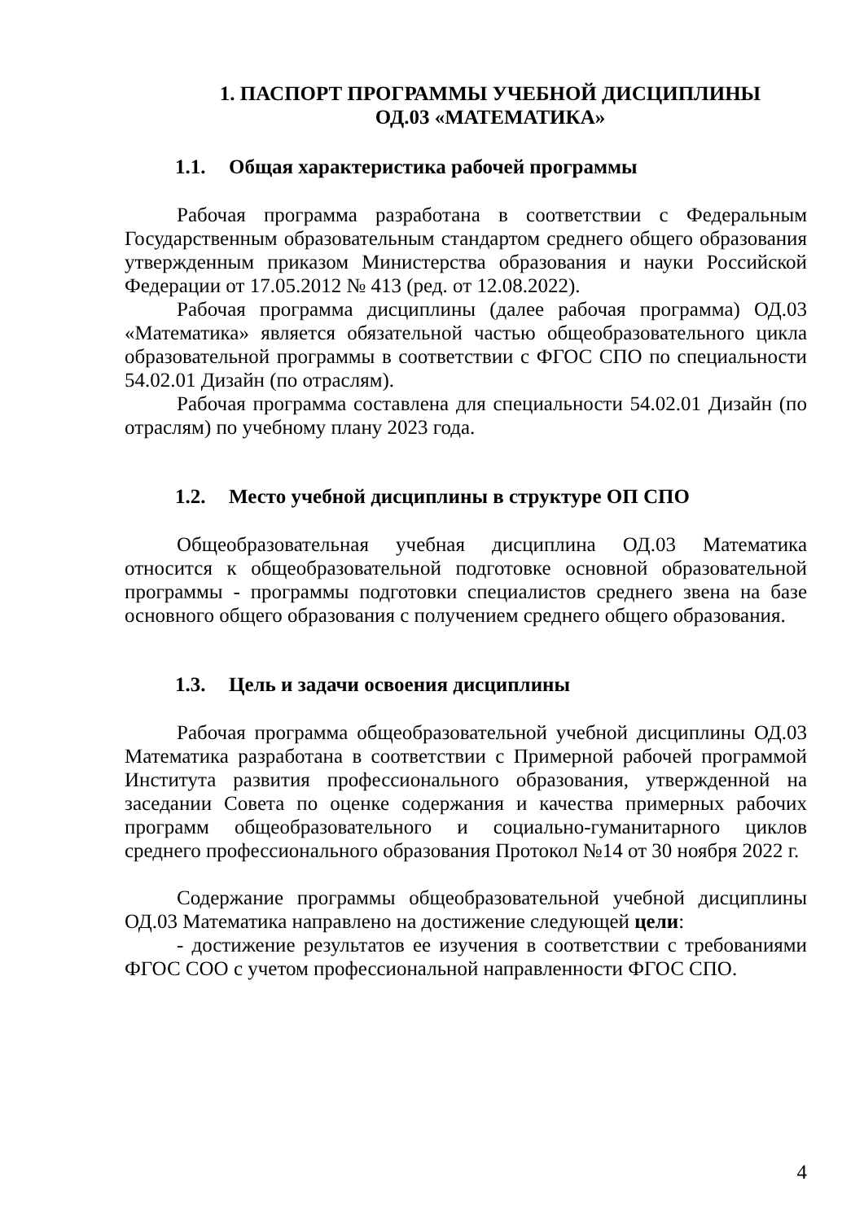1. ПАСПОРТ ПРОГРАММЫ УЧЕБНОЙ ДИСЦИПЛИНЫ
ОД.03 «МАТЕМАТИКА»
1.1. Общая характеристика рабочей программы
Рабочая программа разработана в соответствии с Федеральным Государственным образовательным стандартом среднего общего образования утвержденным приказом Министерства образования и науки Российской Федерации от 17.05.2012 № 413 (ред. от 12.08.2022).
Рабочая программа дисциплины (далее рабочая программа) ОД.03 «Математика» является обязательной частью общеобразовательного цикла образовательной программы в соответствии с ФГОС СПО по специальности 54.02.01 Дизайн (по отраслям).
Рабочая программа составлена для специальности 54.02.01 Дизайн (по отраслям) по учебному плану 2023 года.
1.2. Место учебной дисциплины в структуре ОП СПО
Общеобразовательная учебная дисциплина ОД.03 Математика относится к общеобразовательной подготовке основной образовательной программы - программы подготовки специалистов среднего звена на базе основного общего образования с получением среднего общего образования.
1.3. Цель и задачи освоения дисциплины
Рабочая программа общеобразовательной учебной дисциплины ОД.03 Математика разработана в соответствии с Примерной рабочей программой Института развития профессионального образования, утвержденной на заседании Совета по оценке содержания и качества примерных рабочих программ общеобразовательного и социально-гуманитарного циклов среднего профессионального образования Протокол №14 от 30 ноября 2022 г.
Содержание программы общеобразовательной учебной дисциплины ОД.03 Математика направлено на достижение следующей цели:
- достижение результатов ее изучения в соответствии с требованиями ФГОС СОО с учетом профессиональной направленности ФГОС СПО.
4